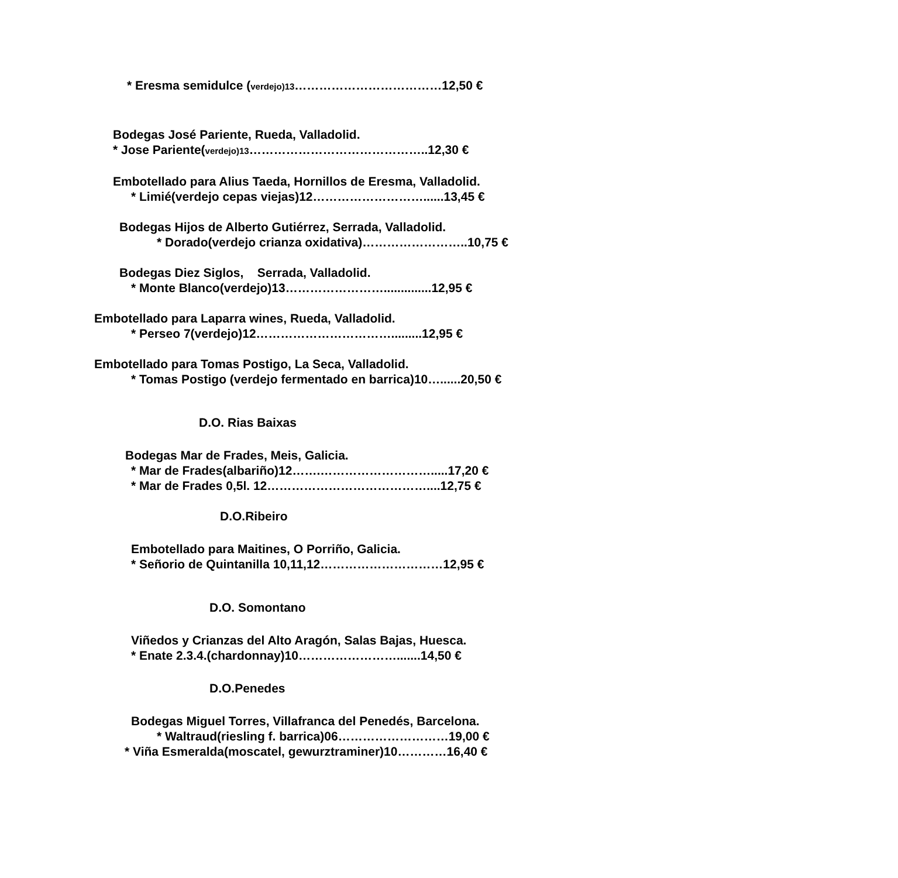* Eresma semidulce (verdejo)13………………………………12,50 €
Bodegas José Pariente, Rueda, Valladolid.
* Jose Pariente(verdejo)13……………………………………..12,30 €
Embotellado para Alius Taeda, Hornillos de Eresma, Valladolid.
* Limié(verdejo cepas viejas)12………………………......13,45 €
Bodegas Hijos de Alberto Gutiérrez, Serrada, Valladolid.
* Dorado(verdejo crianza oxidativa)……………………..10,75 €
Bodegas Diez Siglos, Serrada, Valladolid.
* Monte Blanco(verdejo)13……………………..............12,95 €
Embotellado para Laparra wines, Rueda, Valladolid.
* Perseo 7(verdejo)12…………………………….........12,95 €
Embotellado para Tomas Postigo, La Seca, Valladolid.
* Tomas Postigo (verdejo fermentado en barrica)10…......20,50 €
D.O. Rias Baixas
Bodegas Mar de Frades, Meis, Galicia.
* Mar de Frades(albariño)12…….……………………….....17,20 €
* Mar de Frades 0,5l. 12…………………………………....12,75 €
D.O.Ribeiro
Embotellado para Maitines, O Porriño, Galicia.
* Señorio de Quintanilla 10,11,12…………………………12,95 €
D.O. Somontano
Viñedos y Crianzas del Alto Aragón, Salas Bajas, Huesca.
* Enate 2.3.4.(chardonnay)10…………………….......14,50 €
D.O.Penedes
Bodegas Miguel Torres, Villafranca del Penedés, Barcelona.
* Waltraud(riesling f. barrica)06………………………19,00 €
* Viña Esmeralda(moscatel, gewurztraminer)10…………16,40 €